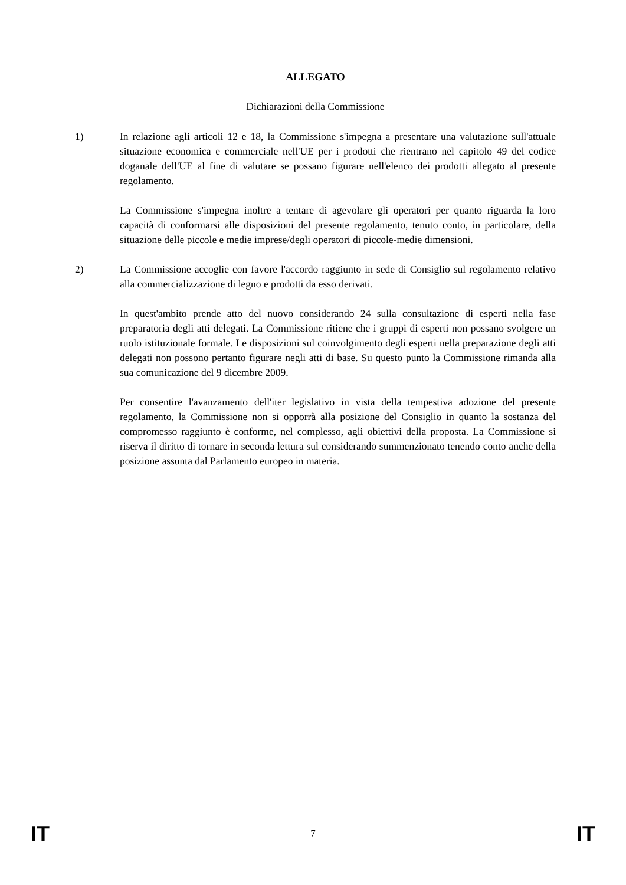ALLEGATO
Dichiarazioni della Commissione
1) In relazione agli articoli 12 e 18, la Commissione s'impegna a presentare una valutazione sull'attuale situazione economica e commerciale nell'UE per i prodotti che rientrano nel capitolo 49 del codice doganale dell'UE al fine di valutare se possano figurare nell'elenco dei prodotti allegato al presente regolamento.
La Commissione s'impegna inoltre a tentare di agevolare gli operatori per quanto riguarda la loro capacità di conformarsi alle disposizioni del presente regolamento, tenuto conto, in particolare, della situazione delle piccole e medie imprese/degli operatori di piccole-medie dimensioni.
2) La Commissione accoglie con favore l'accordo raggiunto in sede di Consiglio sul regolamento relativo alla commercializzazione di legno e prodotti da esso derivati.
In quest'ambito prende atto del nuovo considerando 24 sulla consultazione di esperti nella fase preparatoria degli atti delegati. La Commissione ritiene che i gruppi di esperti non possano svolgere un ruolo istituzionale formale. Le disposizioni sul coinvolgimento degli esperti nella preparazione degli atti delegati non possono pertanto figurare negli atti di base. Su questo punto la Commissione rimanda alla sua comunicazione del 9 dicembre 2009.
Per consentire l'avanzamento dell'iter legislativo in vista della tempestiva adozione del presente regolamento, la Commissione non si opporrà alla posizione del Consiglio in quanto la sostanza del compromesso raggiunto è conforme, nel complesso, agli obiettivi della proposta. La Commissione si riserva il diritto di tornare in seconda lettura sul considerando summenzionato tenendo conto anche della posizione assunta dal Parlamento europeo in materia.
IT 7 IT